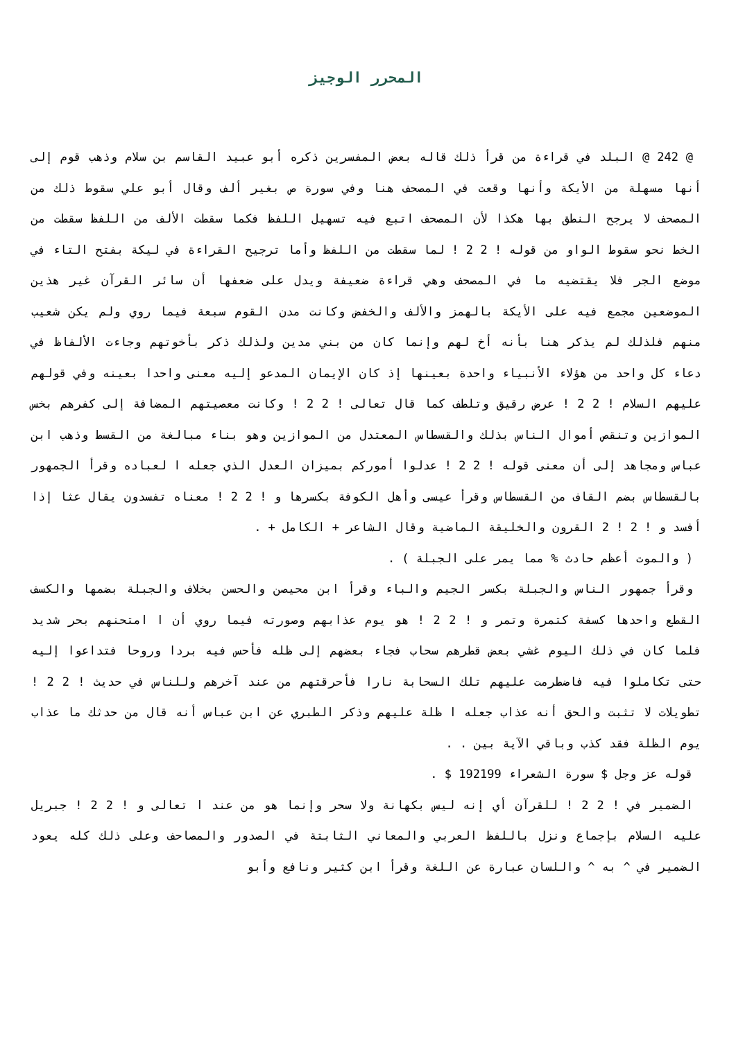المحرر الوجيز
@ 242 @ البلد في قراءة من قرأ ذلك قاله بعض المفسرين ذكره أبو عبيد القاسم بن سلام وذهب قوم إلى أنها مسهلة من الأيكة وأنها وقعت في المصحف هنا وفي سورة ص بغير ألف وقال أبو علي سقوط ذلك من المصحف لا يرجح النطق بها هكذا لأن المصحف اتبع فيه تسهيل اللفظ فكما سقطت الألف من اللفظ سقطت من الخط نحو سقوط الواو من قوله ! 2 2 ! لما سقطت من اللفظ وأما ترجيح القراءة في ليكة بفتح التاء في موضع الجر فلا يقتضيه ما في المصحف وهي قراءة ضعيفة ويدل على ضعفها أن سائر القرآن غير هذين الموضعين مجمع فيه على الأيكة بالهمز والألف والخفض وكانت مدن القوم سبعة فيما روي ولم يكن شعيب منهم فلذلك لم يذكر هنا بأنه أخ لهم وإنما كان من بني مدين ولذلك ذكر بأخوتهم وجاءت الألفاظ في دعاء كل واحد من هؤلاء الأنبياء واحدة بعينها إذ كان الإيمان المدعو إليه معنى واحدا بعينه وفي قولهم عليهم السلام ! 2 2 ! عرض رقيق وتلطف كما قال تعالى ! 2 2 ! وكانت معصيتهم المضافة إلى كفرهم بخس الموازين وتنقص أموال الناس بذلك والقسطاس المعتدل من الموازين وهو بناء مبالغة من القسط وذهب ابن عباس ومجاهد إلى أن معنى قوله ! 2 2 ! عدلوا أموركم بميزان العدل الذي جعله ا لعباده وقرأ الجمهور بالقسطاس بضم القاف من القسطاس وقرأ عيسى وأهل الكوفة بكسرها و ! 2 2 ! معناه تفسدون يقال عثا إذا أفسد و ! 2 ! 2 القرون والخليقة الماضية وقال الشاعر + الكامل + .
( والموت أعظم حادث % مما يمر على الجبلة ) .
وقرأ جمهور الناس والجبلة بكسر الجيم والباء وقرأ ابن محيصن والحسن بخلاف والجبلة بضمها والكسف القطع واحدها كسفة كتمرة وتمر و ! 2 2 ! هو يوم عذابهم وصورته فيما روي أن ا امتحنهم بحر شديد فلما كان في ذلك اليوم غشي بعض قطرهم سحاب فجاء بعضهم إلى ظله فأحس فيه بردا وروحا فتداعوا إليه حتى تكاملوا فيه فاضطرمت عليهم تلك السحابة نارا فأحرقتهم من عند آخرهم وللناس في حديث ! 2 2 ! تطويلات لا تثبت والحق أنه عذاب جعله ا ظلة عليهم وذكر الطبري عن ابن عباس أنه قال من حدثك ما عذاب يوم الظلة فقد كذب وباقي الآية بين . .
قوله عز وجل $ سورة الشعراء 192199 $ .
الضمير في ! 2 2 ! للقرآن أي إنه ليس بكهانة ولا سحر وإنما هو من عند ا تعالى و ! 2 2 ! جبريل عليه السلام بإجماع ونزل باللفظ العربي والمعاني الثابتة في الصدور والمصاحف وعلى ذلك كله يعود الضمير في ^ به ^ واللسان عبارة عن اللغة وقرأ ابن كثير ونافع وأبو